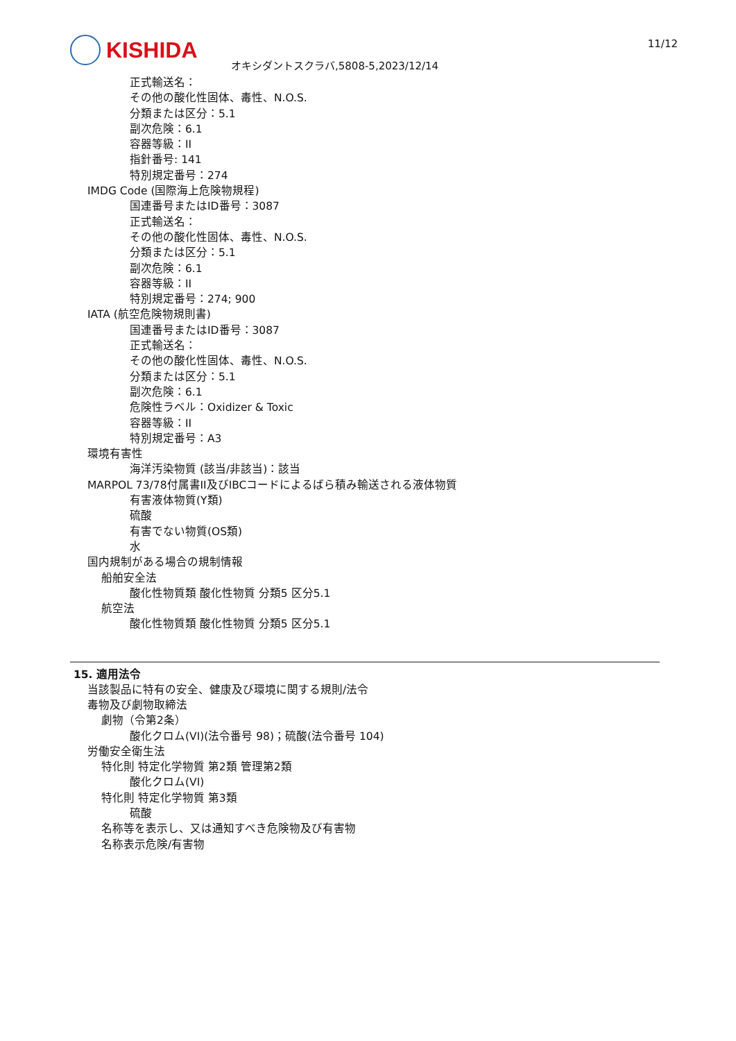KISHIDA 11/12
オキシダントスクラバ,5808-5,2023/12/14
正式輸送名：
その他の酸化性固体、毒性、N.O.S.
分類または区分：5.1
副次危険：6.1
容器等級：II
指針番号: 141
特別規定番号：274
IMDG Code (国際海上危険物規程)
国連番号またはID番号：3087
正式輸送名：
その他の酸化性固体、毒性、N.O.S.
分類または区分：5.1
副次危険：6.1
容器等級：II
特別規定番号：274; 900
IATA (航空危険物規則書)
国連番号またはID番号：3087
正式輸送名：
その他の酸化性固体、毒性、N.O.S.
分類または区分：5.1
副次危険：6.1
危険性ラベル：Oxidizer & Toxic
容器等級：II
特別規定番号：A3
環境有害性
海洋汚染物質 (該当/非該当)：該当
MARPOL 73/78付属書II及びIBCコードによるばら積み輸送される液体物質
有害液体物質(Y類)
硫酸
有害でない物質(OS類)
水
国内規制がある場合の規制情報
船舶安全法
酸化性物質類 酸化性物質 分類5 区分5.1
航空法
酸化性物質類 酸化性物質 分類5 区分5.1
15. 適用法令
当該製品に特有の安全、健康及び環境に関する規則/法令
毒物及び劇物取締法
劇物（令第2条）
酸化クロム(VI)(法令番号 98)；硫酸(法令番号 104)
労働安全衛生法
特化則 特定化学物質 第2類 管理第2類
酸化クロム(VI)
特化則 特定化学物質 第3類
硫酸
名称等を表示し、又は通知すべき危険物及び有害物
名称表示危険/有害物